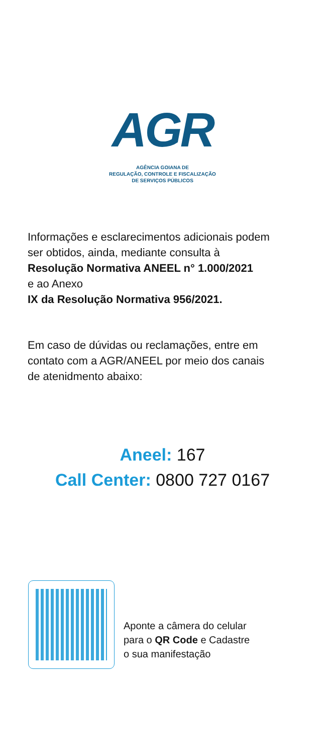AGR
AGÊNCIA GOIANA DE
REGULAÇÃO, CONTROLE E FISCALIZAÇÃO
DE SERVIÇOS PÚBLICOS
Informações e esclarecimentos adicionais podem
ser obtidos, ainda, mediante consulta à
Resolução Normativa ANEEL n° 1.000/2021
e ao Anexo
IX da Resolução Normativa 956/2021.
Em caso de dúvidas ou reclamações, entre em
contato com a AGR/ANEEL por meio dos canais
de atenidmento abaixo:
Aneel: 167
Call Center: 0800 727 0167
Aponte a câmera do celular
para o QR Code e Cadastre
o sua manifestação